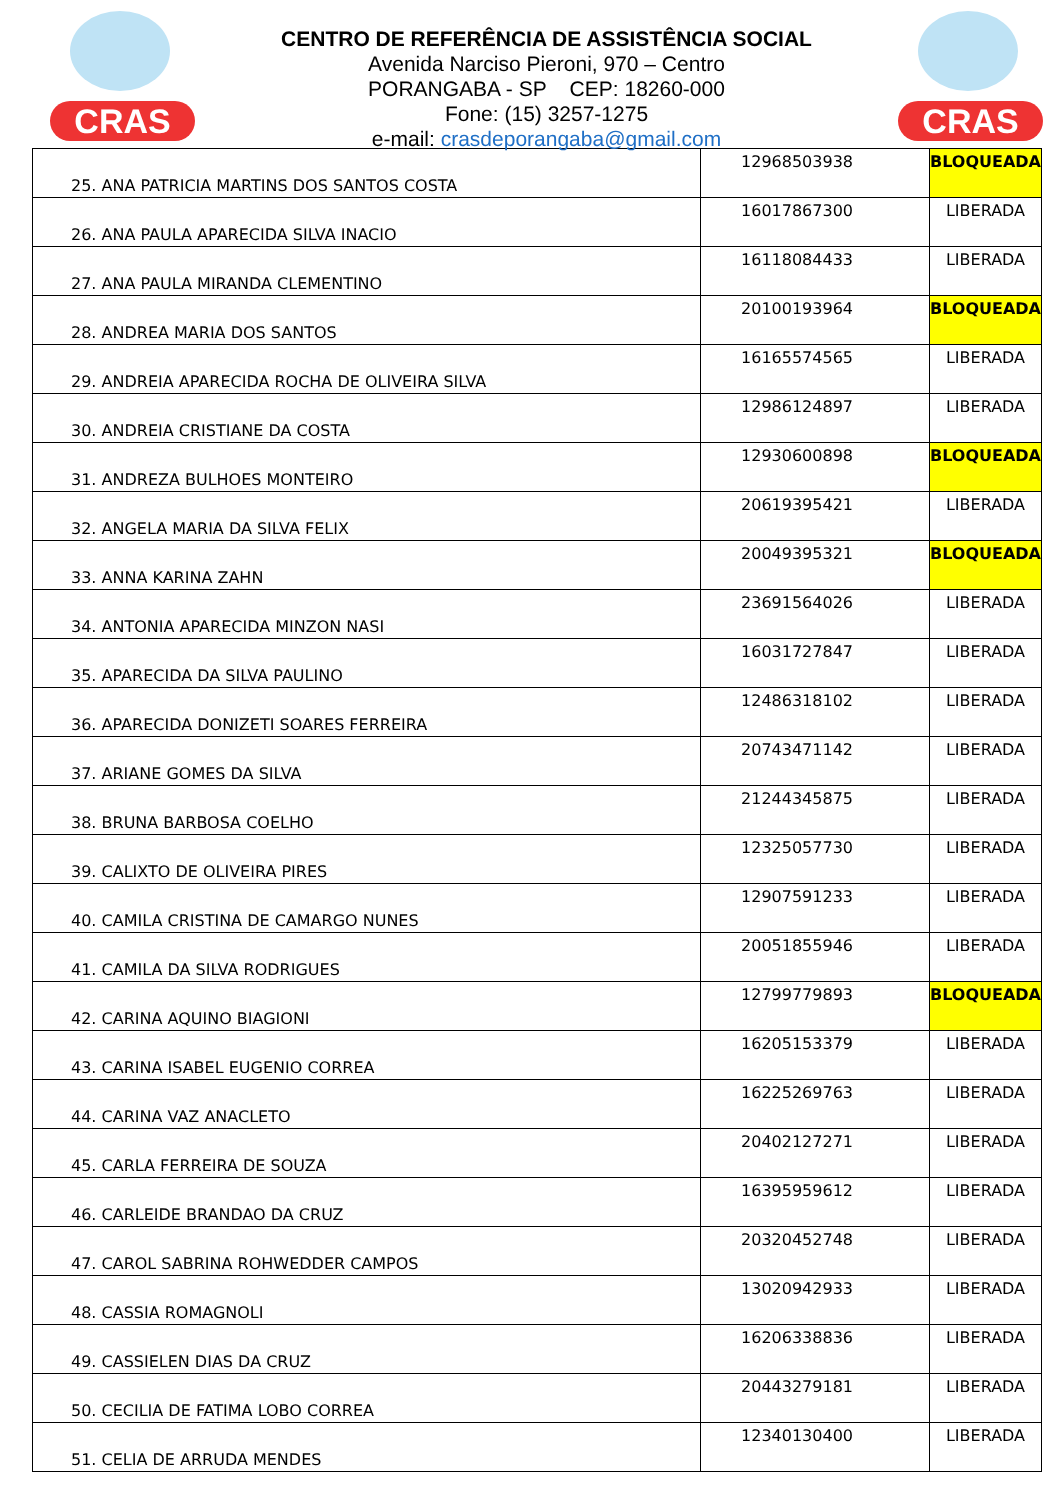CRAS
CENTRO DE REFERÊNCIA DE ASSISTÊNCIA SOCIAL
Avenida Narciso Pieroni, 970 – Centro
PORANGABA - SP CEP: 18260-000
Fone: (15) 3257-1275
e-mail: crasdeporangaba@gmail.com
CRAS
| 25. ANA PATRICIA MARTINS DOS SANTOS COSTA | 12968503938 | BLOQUEADA |
| 26. ANA PAULA APARECIDA SILVA INACIO | 16017867300 | LIBERADA |
| 27. ANA PAULA MIRANDA CLEMENTINO | 16118084433 | LIBERADA |
| 28. ANDREA MARIA DOS SANTOS | 20100193964 | BLOQUEADA |
| 29. ANDREIA APARECIDA ROCHA DE OLIVEIRA SILVA | 16165574565 | LIBERADA |
| 30. ANDREIA CRISTIANE DA COSTA | 12986124897 | LIBERADA |
| 31. ANDREZA BULHOES MONTEIRO | 12930600898 | BLOQUEADA |
| 32. ANGELA MARIA DA SILVA FELIX | 20619395421 | LIBERADA |
| 33. ANNA KARINA ZAHN | 20049395321 | BLOQUEADA |
| 34. ANTONIA APARECIDA MINZON NASI | 23691564026 | LIBERADA |
| 35. APARECIDA DA SILVA PAULINO | 16031727847 | LIBERADA |
| 36. APARECIDA DONIZETI SOARES FERREIRA | 12486318102 | LIBERADA |
| 37. ARIANE GOMES DA SILVA | 20743471142 | LIBERADA |
| 38. BRUNA BARBOSA COELHO | 21244345875 | LIBERADA |
| 39. CALIXTO DE OLIVEIRA PIRES | 12325057730 | LIBERADA |
| 40. CAMILA CRISTINA DE CAMARGO NUNES | 12907591233 | LIBERADA |
| 41. CAMILA DA SILVA RODRIGUES | 20051855946 | LIBERADA |
| 42. CARINA AQUINO BIAGIONI | 12799779893 | BLOQUEADA |
| 43. CARINA ISABEL EUGENIO CORREA | 16205153379 | LIBERADA |
| 44. CARINA VAZ ANACLETO | 16225269763 | LIBERADA |
| 45. CARLA FERREIRA DE SOUZA | 20402127271 | LIBERADA |
| 46. CARLEIDE BRANDAO DA CRUZ | 16395959612 | LIBERADA |
| 47. CAROL SABRINA ROHWEDDER CAMPOS | 20320452748 | LIBERADA |
| 48. CASSIA ROMAGNOLI | 13020942933 | LIBERADA |
| 49. CASSIELEN DIAS DA CRUZ | 16206338836 | LIBERADA |
| 50. CECILIA DE FATIMA LOBO CORREA | 20443279181 | LIBERADA |
| 51. CELIA DE ARRUDA MENDES | 12340130400 | LIBERADA |